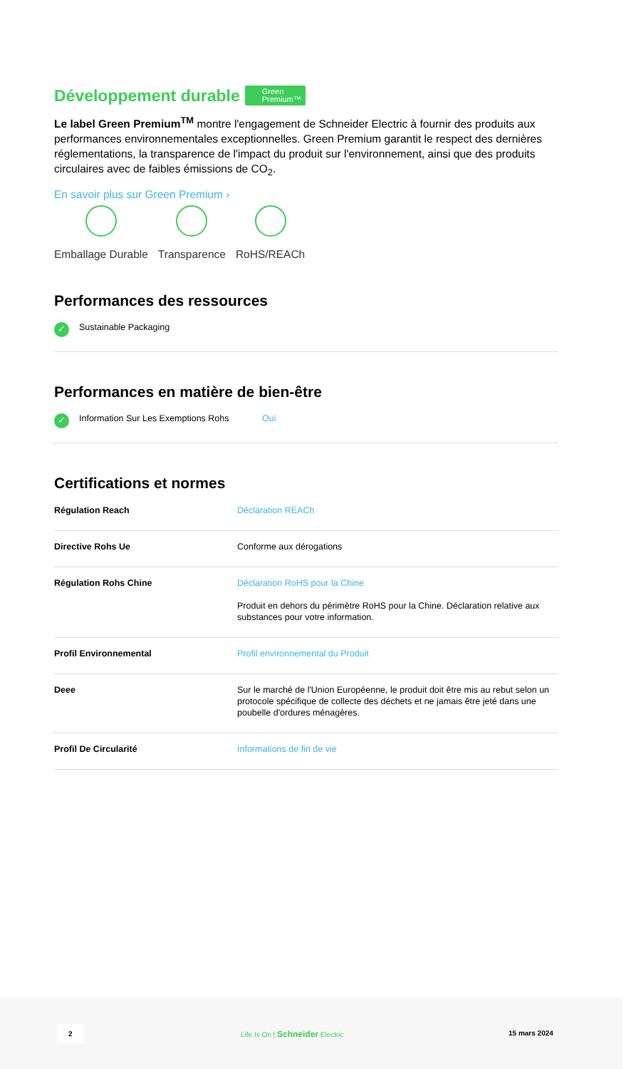Développement durable Green
Premium™
Le label Green Premium<sup>TM</sup> montre l'engagement de Schneider Electric à fournir des produits aux performances environnementales exceptionnelles. Green Premium garantit le respect des dernières réglementations, la transparence de l'impact du produit sur l'environnement, ainsi que des produits circulaires avec de faibles émissions de CO<sub>2</sub>.
En savoir plus sur Green Premium ›
Emballage Durable Transparence RoHS/REACh
Performances des ressources
✓ Sustainable Packaging
Performances en matière de bien-être
✓ Information Sur Les Exemptions Rohs Oui
Certifications et normes
| Régulation Reach | Déclaration REACh |
| Directive Rohs Ue | Conforme aux dérogations |
| Régulation Rohs Chine | Déclaration RoHS pour la Chine Produit en dehors du périmètre RoHS pour la Chine. Déclaration relative aux substances pour votre information. |
| Profil Environnemental | Profil environnemental du Produit |
| Deee | Sur le marché de l'Union Européenne, le produit doit être mis au rebut selon un protocole spécifique de collecte des déchets et ne jamais être jeté dans une poubelle d'ordures ménagères. |
| Profil De Circularité | Informations de fin de vie |
2
Life Is On | Schneider Electric
15 mars 2024